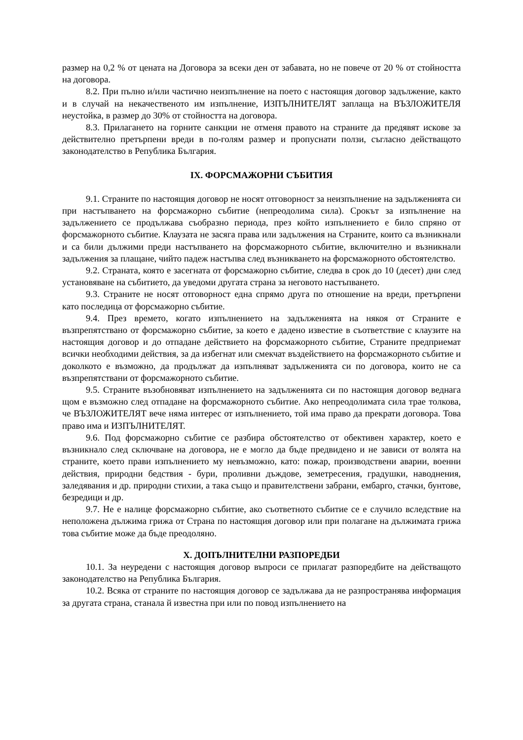размер на 0,2 % от цената на Договора за всеки ден от забавата, но не повече от 20 % от стойността на договора.
8.2. При пълно и/или частично неизпълнение на поето с настоящия договор задължение, както и в случай на некачественото им изпълнение, ИЗПЪЛНИТЕЛЯТ заплаща на ВЪЗЛОЖИТЕЛЯ неустойка, в размер до 30% от стойността на договора.
8.3. Прилагането на горните санкции не отменя правото на страните да предявят искове за действително претърпени вреди в по-голям размер и пропуснати ползи, съгласно действащото законодателство в Република България.
IX. ФОРСМАЖОРНИ СЪБИТИЯ
9.1. Страните по настоящия договор не носят отговорност за неизпълнение на задълженията си при настъпването на форсмажорно събитие (непреодолима сила). Срокът за изпълнение на задължението се продължава съобразно периода, през който изпълнението е било спряно от форсмажорното събитие. Клаузата не засяга права или задължения на Страните, които са възникнали и са били дължими преди настъпването на форсмажорното събитие, включително и възникнали задължения за плащане, чийто падеж настъпва след възникването на форсмажорното обстоятелство.
9.2. Страната, която е засегната от форсмажорно събитие, следва в срок до 10 (десет) дни след установяване на събитието, да уведоми другата страна за неговото настъпването.
9.3. Страните не носят отговорност една спрямо друга по отношение на вреди, претърпени като последица от форсмажорно събитие.
9.4. През времето, когато изпълнението на задълженията на някоя от Страните е възпрепятствано от форсмажорно събитие, за което е дадено известие в съответствие с клаузите на настоящия договор и до отпадане действието на форсмажорното събитие, Страните предприемат всички необходими действия, за да избегнат или смекчат въздействието на форсмажорното събитие и доколкото е възможно, да продължат да изпълняват задълженията си по договора, които не са възпрепятствани от форсмажорното събитие.
9.5. Страните възобновяват изпълнението на задълженията си по настоящия договор веднага щом е възможно след отпадане на форсмажорното събитие. Ако непреодолимата сила трае толкова, че ВЪЗЛОЖИТЕЛЯТ вече няма интерес от изпълнението, той има право да прекрати договора. Това право има и ИЗПЪЛНИТЕЛЯТ.
9.6. Под форсмажорно събитие се разбира обстоятелство от обективен характер, което е възникнало след сключване на договора, не е могло да бъде предвидено и не зависи от волята на страните, което прави изпълнението му невъзможно, като: пожар, производствени аварии, военни действия, природни бедствия - бури, проливни дъждове, земетресения, градушки, наводнения, заледявания и др. природни стихии, а така също и правителствени забрани, ембарго, стачки, бунтове, безредици и др.
9.7. Не е налице форсмажорно събитие, ако съответното събитие се е случило вследствие на неположена дължима грижа от Страна по настоящия договор или при полагане на дължимата грижа това събитие може да бъде преодоляно.
X. ДОПЪЛНИТЕЛНИ РАЗПОРЕДБИ
10.1. За неуредени с настоящия договор въпроси се прилагат разпоредбите на действащото законодателство на Република България.
10.2. Всяка от страните по настоящия договор се задължава да не разпространява информация за другата страна, станала й известна при или по повод изпълнението на